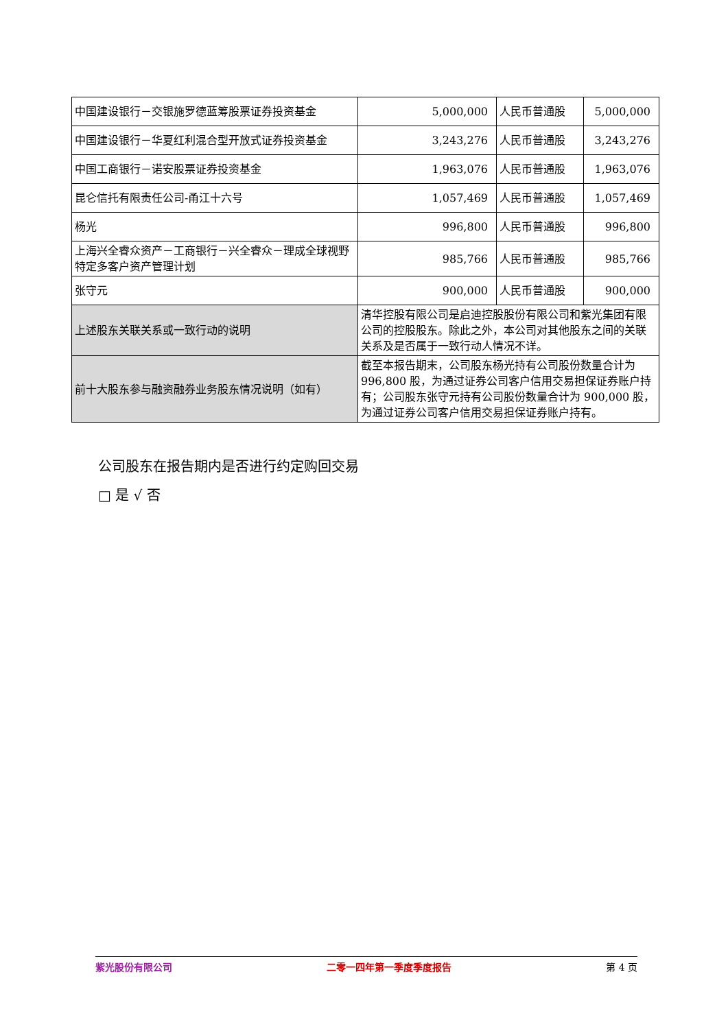| 中国建设银行－交银施罗德蓝筹股票证券投资基金 | 5,000,000 | 人民币普通股 | 5,000,000 |
| 中国建设银行－华夏红利混合型开放式证券投资基金 | 3,243,276 | 人民币普通股 | 3,243,276 |
| 中国工商银行－诺安股票证券投资基金 | 1,963,076 | 人民币普通股 | 1,963,076 |
| 昆仑信托有限责任公司-甬江十六号 | 1,057,469 | 人民币普通股 | 1,057,469 |
| 杨光 | 996,800 | 人民币普通股 | 996,800 |
| 上海兴全睿众资产－工商银行－兴全睿众－理成全球视野特定多客户资产管理计划 | 985,766 | 人民币普通股 | 985,766 |
| 张守元 | 900,000 | 人民币普通股 | 900,000 |
| 上述股东关联关系或一致行动的说明 | 清华控股有限公司是启迪控股股份有限公司和紫光集团有限公司的控股股东。除此之外，本公司对其他股东之间的关联关系及是否属于一致行动人情况不详。 | | |
| 前十大股东参与融资融券业务股东情况说明（如有） | 截至本报告期末，公司股东杨光持有公司股份数量合计为 996,800 股，为通过证券公司客户信用交易担保证券账户持有；公司股东张守元持有公司股份数量合计为 900,000 股，为通过证券公司客户信用交易担保证券账户持有。 | | |
公司股东在报告期内是否进行约定购回交易
□ 是 √ 否
紫光股份有限公司 二零一四年第一季度季度报告 第 4 页